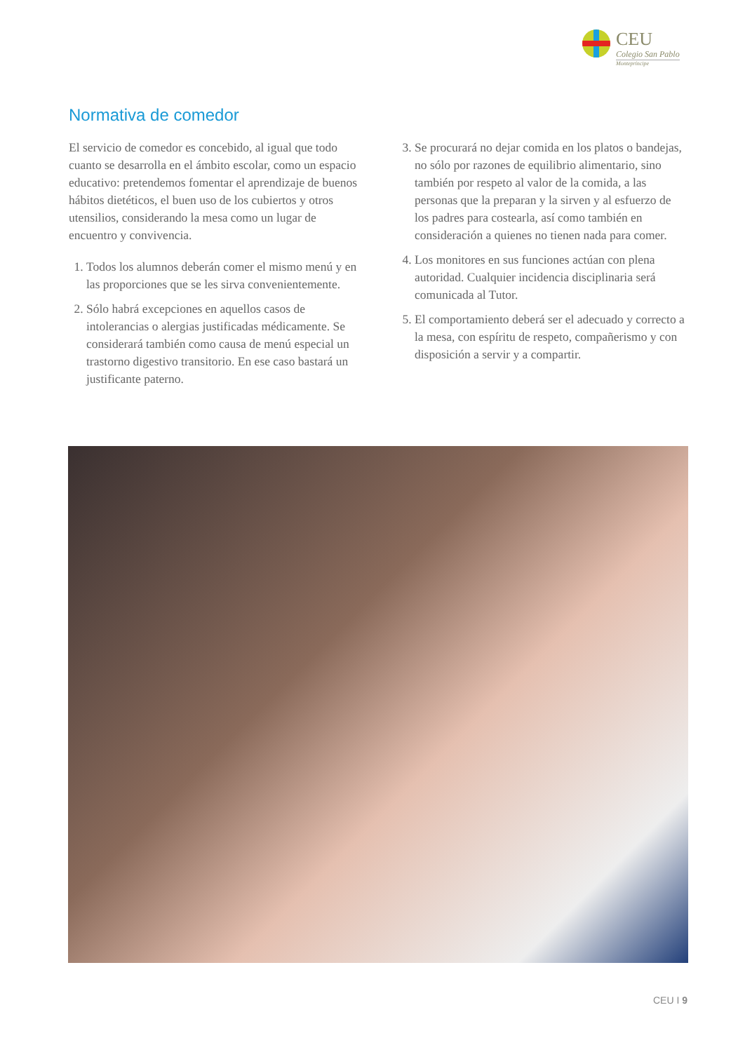CEU
Colegio San Pablo
Montepríncipe
Normativa de comedor
El servicio de comedor es concebido, al igual que todo cuanto se desarrolla en el ámbito escolar, como un espacio educativo: pretendemos fomentar el aprendizaje de buenos hábitos dietéticos, el buen uso de los cubiertos y otros utensilios, considerando la mesa como un lugar de encuentro y convivencia.
1. Todos los alumnos deberán comer el mismo menú y en las proporciones que se les sirva convenientemente.
2. Sólo habrá excepciones en aquellos casos de intolerancias o alergias justificadas médicamente. Se considerará también como causa de menú especial un trastorno digestivo transitorio. En ese caso bastará un justificante paterno.
3. Se procurará no dejar comida en los platos o bandejas, no sólo por razones de equilibrio alimentario, sino también por respeto al valor de la comida, a las personas que la preparan y la sirven y al esfuerzo de los padres para costearla, así como también en consideración a quienes no tienen nada para comer.
4. Los monitores en sus funciones actúan con plena autoridad. Cualquier incidencia disciplinaria será comunicada al Tutor.
5. El comportamiento deberá ser el adecuado y correcto a la mesa, con espíritu de respeto, compañerismo y con disposición a servir y a compartir.
CEU I 9